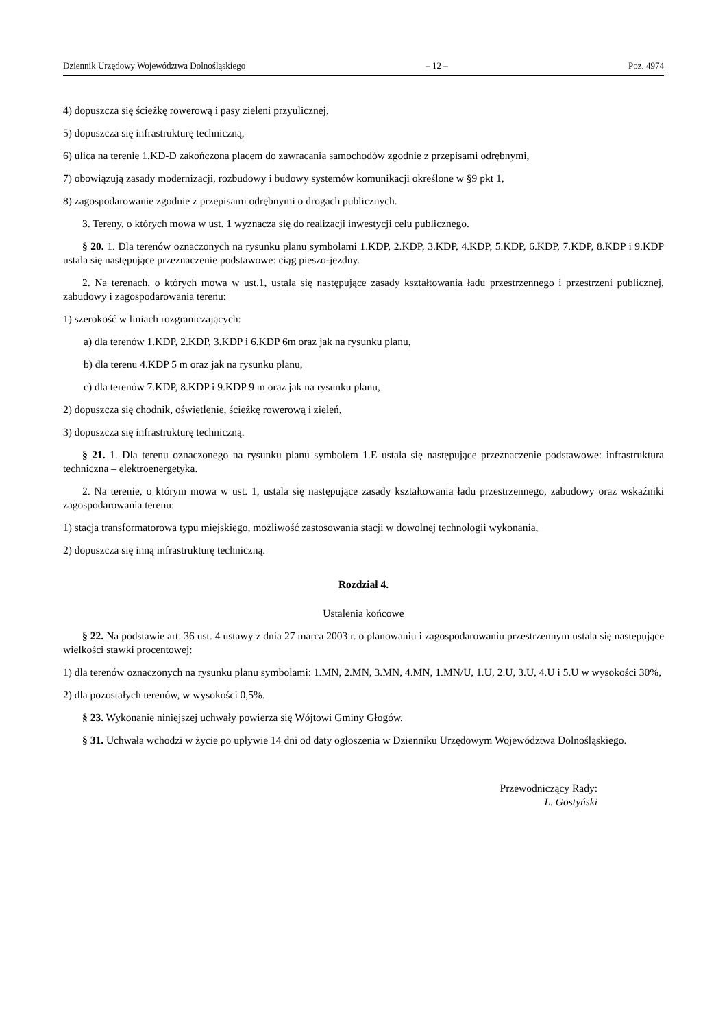Dziennik Urzędowy Województwa Dolnośląskiego – 12 – Poz. 4974
4) dopuszcza się ścieżkę rowerową i pasy zieleni przyulicznej,
5) dopuszcza się infrastrukturę techniczną,
6) ulica na terenie 1.KD-D zakończona placem do zawracania samochodów zgodnie z przepisami odrębnymi,
7) obowiązują zasady modernizacji, rozbudowy i budowy systemów komunikacji określone w §9 pkt 1,
8) zagospodarowanie zgodnie z przepisami odrębnymi o drogach publicznych.
3. Tereny, o których mowa w ust. 1 wyznacza się do realizacji inwestycji celu publicznego.
§ 20. 1. Dla terenów oznaczonych na rysunku planu symbolami 1.KDP, 2.KDP, 3.KDP, 4.KDP, 5.KDP, 6.KDP, 7.KDP, 8.KDP i 9.KDP ustala się następujące przeznaczenie podstawowe: ciąg pieszo-jezdny.
2. Na terenach, o których mowa w ust.1, ustala się następujące zasady kształtowania ładu przestrzennego i przestrzeni publicznej, zabudowy i zagospodarowania terenu:
1) szerokość w liniach rozgraniczających:
a) dla terenów 1.KDP, 2.KDP, 3.KDP i 6.KDP 6m oraz jak na rysunku planu,
b) dla terenu 4.KDP 5 m oraz jak na rysunku planu,
c) dla terenów 7.KDP, 8.KDP i 9.KDP 9 m oraz jak na rysunku planu,
2) dopuszcza się chodnik, oświetlenie, ścieżkę rowerową i zieleń,
3) dopuszcza się infrastrukturę techniczną.
§ 21. 1. Dla terenu oznaczonego na rysunku planu symbolem 1.E ustala się następujące przeznaczenie podstawowe: infrastruktura techniczna – elektroenergetyka.
2. Na terenie, o którym mowa w ust. 1, ustala się następujące zasady kształtowania ładu przestrzennego, zabudowy oraz wskaźniki zagospodarowania terenu:
1) stacja transformatorowa typu miejskiego, możliwość zastosowania stacji w dowolnej technologii wykonania,
2) dopuszcza się inną infrastrukturę techniczną.
Rozdział 4.
Ustalenia końcowe
§ 22. Na podstawie art. 36 ust. 4 ustawy z dnia 27 marca 2003 r. o planowaniu i zagospodarowaniu przestrzennym ustala się następujące wielkości stawki procentowej:
1) dla terenów oznaczonych na rysunku planu symbolami: 1.MN, 2.MN, 3.MN, 4.MN, 1.MN/U, 1.U, 2.U, 3.U, 4.U i 5.U w wysokości 30%,
2) dla pozostałych terenów, w wysokości 0,5%.
§ 23. Wykonanie niniejszej uchwały powierza się Wójtowi Gminy Głogów.
§ 31. Uchwała wchodzi w życie po upływie 14 dni od daty ogłoszenia w Dzienniku Urzędowym Województwa Dolnośląskiego.
Przewodniczący Rady:
L. Gostyński